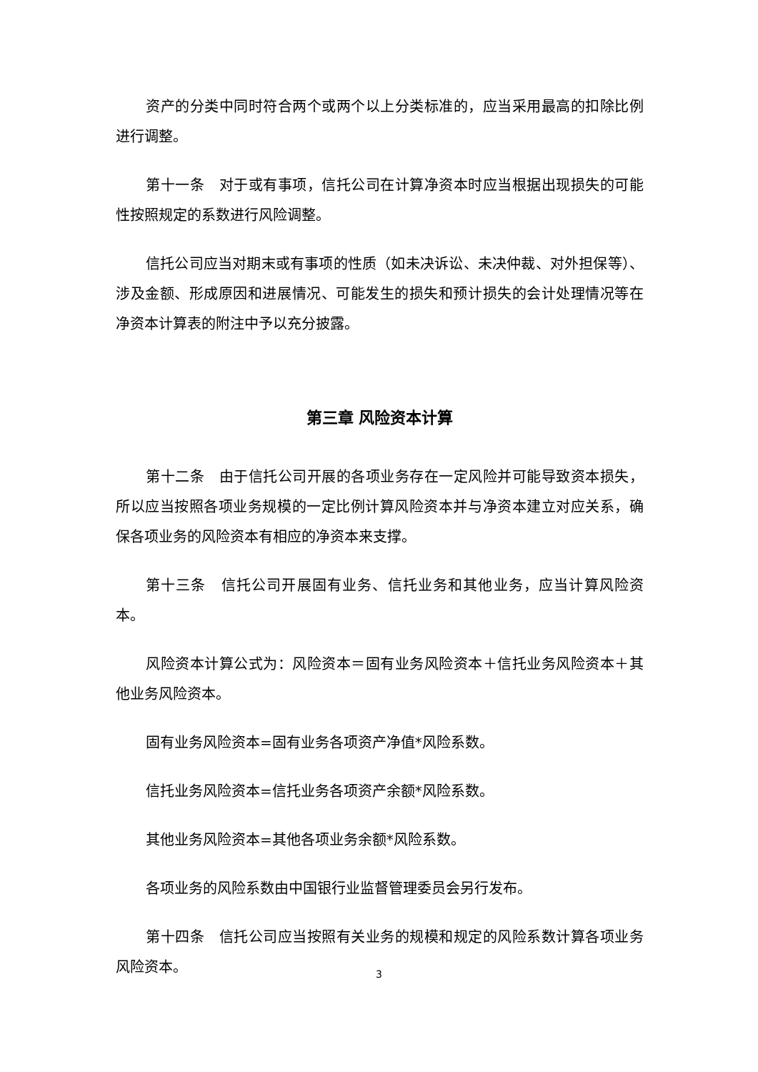资产的分类中同时符合两个或两个以上分类标准的，应当采用最高的扣除比例进行调整。
第十一条　对于或有事项，信托公司在计算净资本时应当根据出现损失的可能性按照规定的系数进行风险调整。
信托公司应当对期末或有事项的性质（如未决诉讼、未决仲裁、对外担保等）、涉及金额、形成原因和进展情况、可能发生的损失和预计损失的会计处理情况等在净资本计算表的附注中予以充分披露。
第三章 风险资本计算
第十二条　由于信托公司开展的各项业务存在一定风险并可能导致资本损失，所以应当按照各项业务规模的一定比例计算风险资本并与净资本建立对应关系，确保各项业务的风险资本有相应的净资本来支撑。
第十三条　信托公司开展固有业务、信托业务和其他业务，应当计算风险资本。
风险资本计算公式为：风险资本＝固有业务风险资本＋信托业务风险资本＋其他业务风险资本。
固有业务风险资本=固有业务各项资产净值*风险系数。
信托业务风险资本=信托业务各项资产余额*风险系数。
其他业务风险资本=其他各项业务余额*风险系数。
各项业务的风险系数由中国银行业监督管理委员会另行发布。
第十四条　信托公司应当按照有关业务的规模和规定的风险系数计算各项业务风险资本。
3